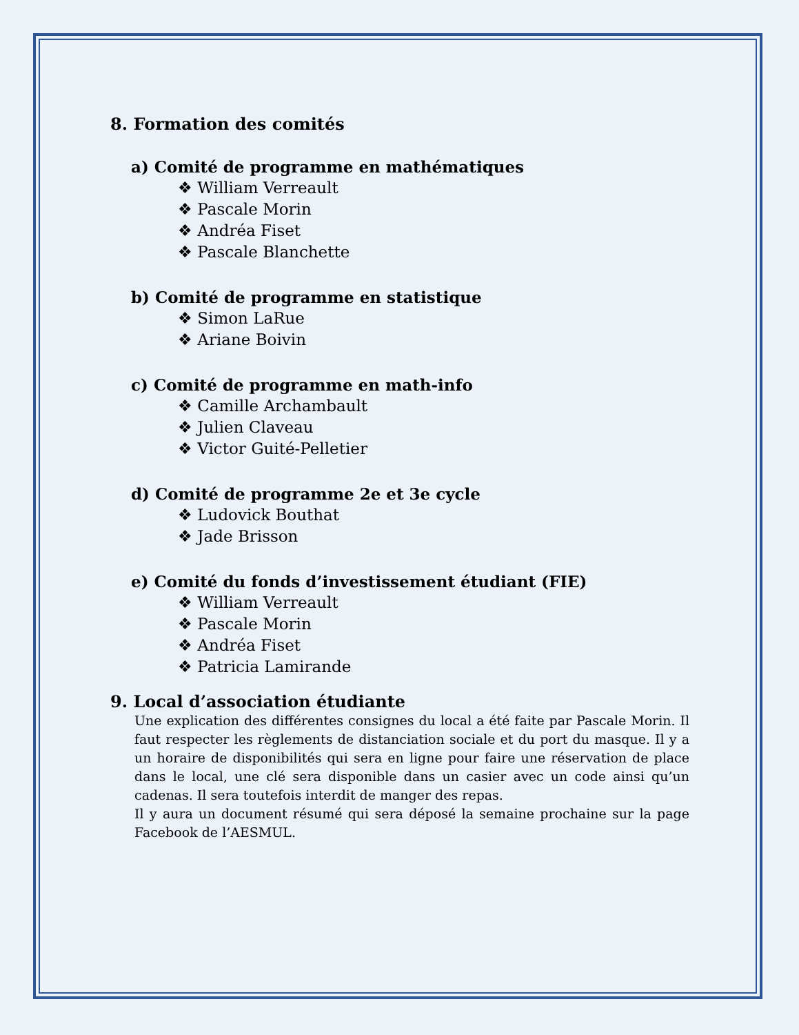8. Formation des comités
a) Comité de programme en mathématiques
❖ William Verreault
❖ Pascale Morin
❖ Andréa Fiset
❖ Pascale Blanchette
b) Comité de programme en statistique
❖ Simon LaRue
❖ Ariane Boivin
c) Comité de programme en math-info
❖ Camille Archambault
❖ Julien Claveau
❖ Victor Guité-Pelletier
d) Comité de programme 2e et 3e cycle
❖ Ludovick Bouthat
❖ Jade Brisson
e) Comité du fonds d’investissement étudiant (FIE)
❖ William Verreault
❖ Pascale Morin
❖ Andréa Fiset
❖ Patricia Lamirande
9. Local d’association étudiante
Une explication des différentes consignes du local a été faite par Pascale Morin. Il faut respecter les règlements de distanciation sociale et du port du masque. Il y a un horaire de disponibilités qui sera en ligne pour faire une réservation de place dans le local, une clé sera disponible dans un casier avec un code ainsi qu’un cadenas. Il sera toutefois interdit de manger des repas.
Il y aura un document résumé qui sera déposé la semaine prochaine sur la page Facebook de l’AESMUL.